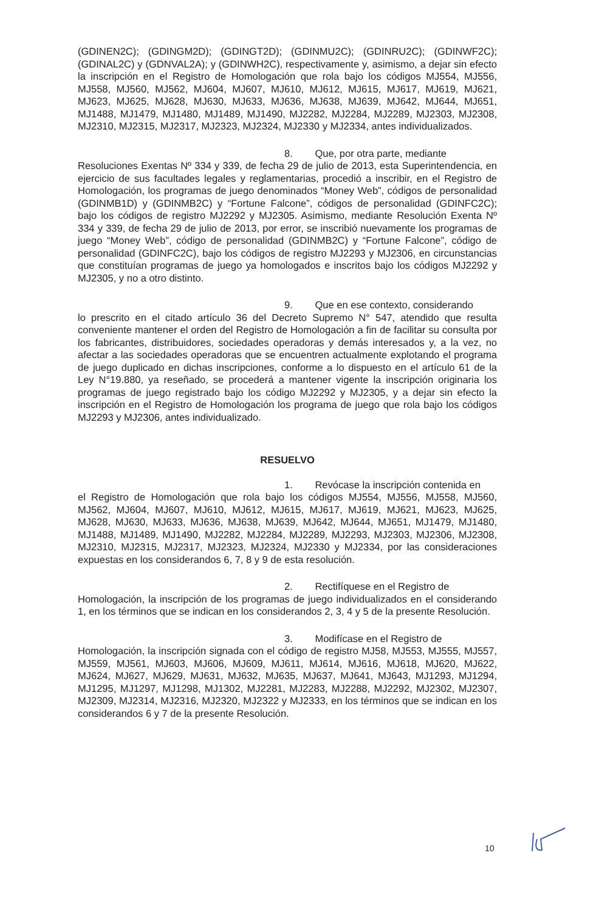(GDINEN2C); (GDINGM2D); (GDINGT2D); (GDINMU2C); (GDINRU2C); (GDINWF2C); (GDINAL2C) y (GDNVAL2A); y (GDINWH2C), respectivamente y, asimismo, a dejar sin efecto la inscripción en el Registro de Homologación que rola bajo los códigos MJ554, MJ556, MJ558, MJ560, MJ562, MJ604, MJ607, MJ610, MJ612, MJ615, MJ617, MJ619, MJ621, MJ623, MJ625, MJ628, MJ630, MJ633, MJ636, MJ638, MJ639, MJ642, MJ644, MJ651, MJ1488, MJ1479, MJ1480, MJ1489, MJ1490, MJ2282, MJ2284, MJ2289, MJ2303, MJ2308, MJ2310, MJ2315, MJ2317, MJ2323, MJ2324, MJ2330 y MJ2334, antes individualizados.
8. Que, por otra parte, mediante
Resoluciones Exentas Nº 334 y 339, de fecha 29 de julio de 2013, esta Superintendencia, en ejercicio de sus facultades legales y reglamentarias, procedió a inscribir, en el Registro de Homologación, los programas de juego denominados “Money Web”, códigos de personalidad (GDINMB1D) y (GDINMB2C) y “Fortune Falcone”, códigos de personalidad (GDINFC2C); bajo los códigos de registro MJ2292 y MJ2305. Asimismo, mediante Resolución Exenta Nº 334 y 339, de fecha 29 de julio de 2013, por error, se inscribió nuevamente los programas de juego “Money Web”, código de personalidad (GDINMB2C) y “Fortune Falcone”, código de personalidad (GDINFC2C), bajo los códigos de registro MJ2293 y MJ2306, en circunstancias que constituían programas de juego ya homologados e inscritos bajo los códigos MJ2292 y MJ2305, y no a otro distinto.
9. Que en ese contexto, considerando
lo prescrito en el citado artículo 36 del Decreto Supremo N° 547, atendido que resulta conveniente mantener el orden del Registro de Homologación a fin de facilitar su consulta por los fabricantes, distribuidores, sociedades operadoras y demás interesados y, a la vez, no afectar a las sociedades operadoras que se encuentren actualmente explotando el programa de juego duplicado en dichas inscripciones, conforme a lo dispuesto en el artículo 61 de la Ley N°19.880, ya reseñado, se procederá a mantener vigente la inscripción originaria los programas de juego registrado bajo los código MJ2292 y MJ2305, y a dejar sin efecto la inscripción en el Registro de Homologación los programa de juego que rola bajo los códigos MJ2293 y MJ2306, antes individualizado.
RESUELVO
1. Revócase la inscripción contenida en
el Registro de Homologación que rola bajo los códigos MJ554, MJ556, MJ558, MJ560, MJ562, MJ604, MJ607, MJ610, MJ612, MJ615, MJ617, MJ619, MJ621, MJ623, MJ625, MJ628, MJ630, MJ633, MJ636, MJ638, MJ639, MJ642, MJ644, MJ651, MJ1479, MJ1480, MJ1488, MJ1489, MJ1490, MJ2282, MJ2284, MJ2289, MJ2293, MJ2303, MJ2306, MJ2308, MJ2310, MJ2315, MJ2317, MJ2323, MJ2324, MJ2330 y MJ2334, por las consideraciones expuestas en los considerandos 6, 7, 8 y 9 de esta resolución.
2. Rectifíquese en el Registro de
Homologación, la inscripción de los programas de juego individualizados en el considerando 1, en los términos que se indican en los considerandos 2, 3, 4 y 5 de la presente Resolución.
3. Modifícase en el Registro de
Homologación, la inscripción signada con el código de registro MJ58, MJ553, MJ555, MJ557, MJ559, MJ561, MJ603, MJ606, MJ609, MJ611, MJ614, MJ616, MJ618, MJ620, MJ622, MJ624, MJ627, MJ629, MJ631, MJ632, MJ635, MJ637, MJ641, MJ643, MJ1293, MJ1294, MJ1295, MJ1297, MJ1298, MJ1302, MJ2281, MJ2283, MJ2288, MJ2292, MJ2302, MJ2307, MJ2309, MJ2314, MJ2316, MJ2320, MJ2322 y MJ2333, en los términos que se indican en los considerandos 6 y 7 de la presente Resolución.
10